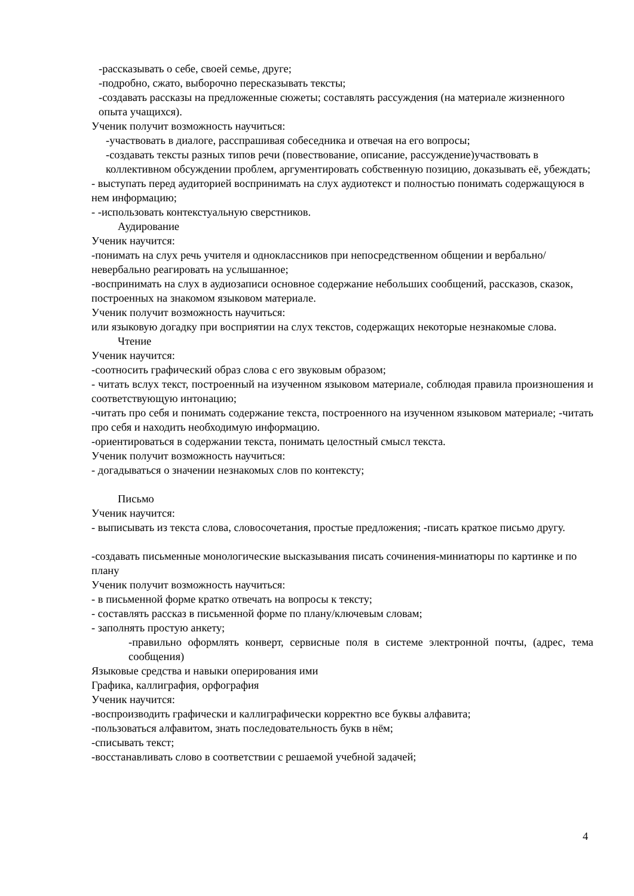-рассказывать о себе, своей семье, друге;
-подробно, сжато, выборочно пересказывать тексты;
-создавать рассказы на предложенные сюжеты; составлять рассуждения (на материале жизненного опыта учащихся).
Ученик получит возможность научиться:
-участвовать в диалоге, расспрашивая собеседника и отвечая на его вопросы;
-создавать тексты разных типов речи (повествование, описание, рассуждение)участвовать в коллективном обсуждении проблем, аргументировать собственную позицию, доказывать её, убеждать;
- выступать перед аудиторией воспринимать на слух аудиотекст и полностью понимать содержащуюся в нем информацию;
- -использовать контекстуальную сверстников.
Аудирование
Ученик научится:
-понимать на слух речь учителя и одноклассников при непосредственном общении и вербально/невербально реагировать на услышанное;
-воспринимать на слух в аудиозаписи основное содержание небольших сообщений, рассказов, сказок, построенных на знакомом языковом материале.
Ученик получит возможность научиться:
или языковую догадку при восприятии на слух текстов, содержащих некоторые незнакомые слова.
Чтение
Ученик научится:
-соотносить графический образ слова с его звуковым образом;
- читать вслух текст, построенный на изученном языковом материале, соблюдая правила произношения и соответствующую интонацию;
-читать про себя и понимать содержание текста, построенного на изученном языковом материале; -читать про себя и находить необходимую информацию.
-ориентироваться в содержании текста, понимать целостный смысл текста.
Ученик получит возможность научиться:
- догадываться о значении незнакомых слов по контексту;
Письмо
Ученик научится:
- выписывать из текста слова, словосочетания, простые предложения; -писать краткое письмо другу.
-создавать письменные монологические высказывания писать сочинения-миниатюры по картинке и по плану
Ученик получит возможность научиться:
- в письменной форме кратко отвечать на вопросы к тексту;
- составлять рассказ в письменной форме по плану/ключевым словам;
- заполнять простую анкету;
-правильно оформлять конверт, сервисные поля в системе электронной почты, (адрес, тема сообщения)
Языковые средства и навыки оперирования ими
Графика, каллиграфия, орфография
Ученик научится:
-воспроизводить графически и каллиграфически корректно все буквы алфавита;
-пользоваться алфавитом, знать последовательность букв в нём;
-списывать текст;
-восстанавливать слово в соответствии с решаемой учебной задачей;
4